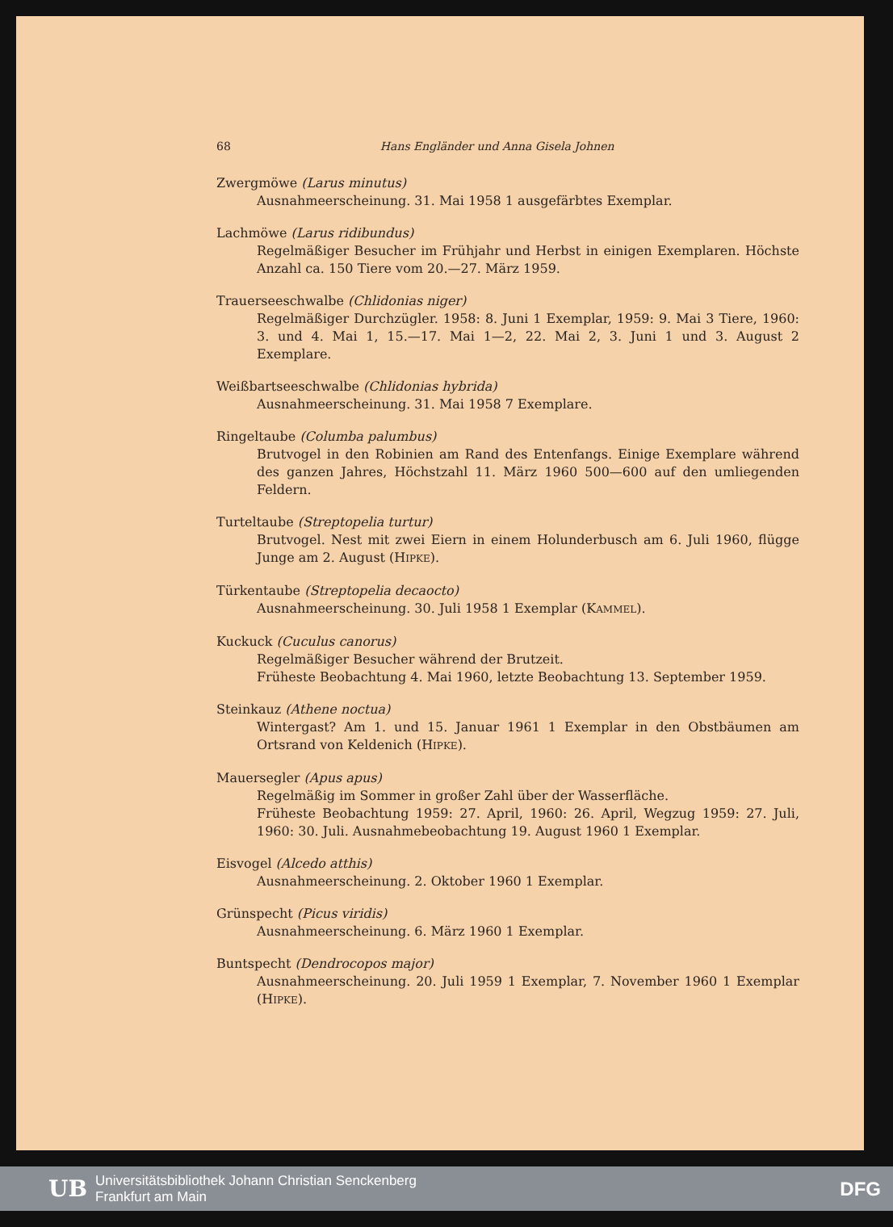68 Hans Engländer und Anna Gisela Johnen
Zwergmöwe (Larus minutus)
Ausnahmeerscheinung. 31. Mai 1958 1 ausgefärbtes Exemplar.
Lachmöwe (Larus ridibundus)
Regelmäßiger Besucher im Frühjahr und Herbst in einigen Exemplaren. Höchste Anzahl ca. 150 Tiere vom 20.—27. März 1959.
Trauerseeschwalbe (Chlidonias niger)
Regelmäßiger Durchzügler. 1958: 8. Juni 1 Exemplar, 1959: 9. Mai 3 Tiere, 1960: 3. und 4. Mai 1, 15.—17. Mai 1—2, 22. Mai 2, 3. Juni 1 und 3. August 2 Exemplare.
Weißbartseeschwalbe (Chlidonias hybrida)
Ausnahmeerscheinung. 31. Mai 1958 7 Exemplare.
Ringeltaube (Columba palumbus)
Brutvogel in den Robinien am Rand des Entenfangs. Einige Exemplare während des ganzen Jahres, Höchstzahl 11. März 1960 500—600 auf den umliegenden Feldern.
Turteltaube (Streptopelia turtur)
Brutvogel. Nest mit zwei Eiern in einem Holunderbusch am 6. Juli 1960, flügge Junge am 2. August (HIPKE).
Türkentaube (Streptopelia decaocto)
Ausnahmeerscheinung. 30. Juli 1958 1 Exemplar (KAMMEL).
Kuckuck (Cuculus canorus)
Regelmäßiger Besucher während der Brutzeit.
Früheste Beobachtung 4. Mai 1960, letzte Beobachtung 13. September 1959.
Steinkauz (Athene noctua)
Wintergast? Am 1. und 15. Januar 1961 1 Exemplar in den Obstbäumen am Ortsrand von Keldenich (HIPKE).
Mauersegler (Apus apus)
Regelmäßig im Sommer in großer Zahl über der Wasserfläche.
Früheste Beobachtung 1959: 27. April, 1960: 26. April, Wegzug 1959: 27. Juli, 1960: 30. Juli. Ausnahmebeobachtung 19. August 1960 1 Exemplar.
Eisvogel (Alcedo atthis)
Ausnahmeerscheinung. 2. Oktober 1960 1 Exemplar.
Grünspecht (Picus viridis)
Ausnahmeerscheinung. 6. März 1960 1 Exemplar.
Buntspecht (Dendrocopos major)
Ausnahmeerscheinung. 20. Juli 1959 1 Exemplar, 7. November 1960 1 Exemplar (HIPKE).
UB Universitätsbibliothek Johann Christian Senckenberg
Frankfurt am Main DFG